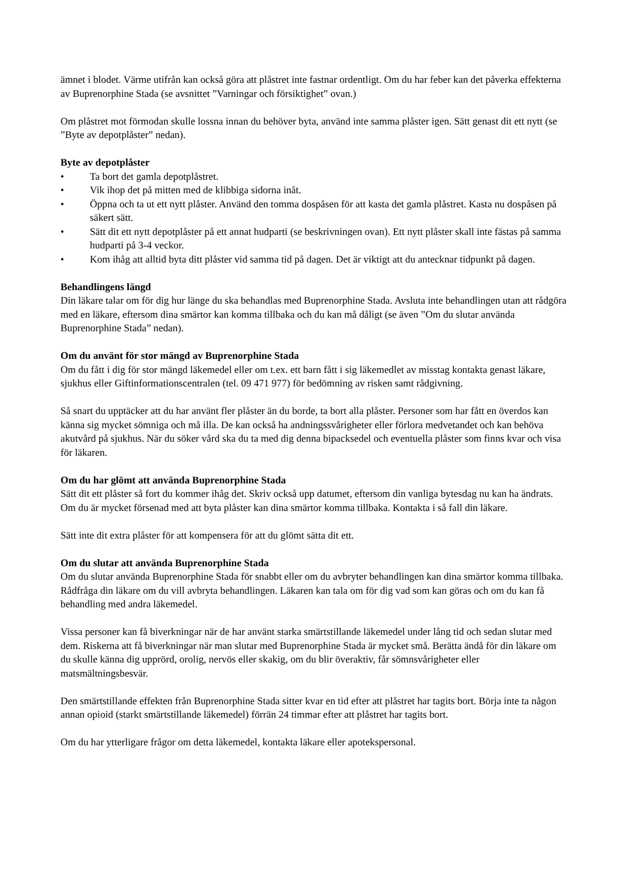ämnet i blodet. Värme utifrån kan också göra att plåstret inte fastnar ordentligt. Om du har feber kan det påverka effekterna av Buprenorphine Stada (se avsnittet ”Varningar och försiktighet” ovan.)
Om plåstret mot förmodan skulle lossna innan du behöver byta, använd inte samma plåster igen. Sätt genast dit ett nytt (se ”Byte av depotplåster” nedan).
Byte av depotplåster
• Ta bort det gamla depotplåstret.
• Vik ihop det på mitten med de klibbiga sidorna inåt.
• Öppna och ta ut ett nytt plåster. Använd den tomma dospåsen för att kasta det gamla plåstret. Kasta nu dospåsen på säkert sätt.
• Sätt dit ett nytt depotplåster på ett annat hudparti (se beskrivningen ovan). Ett nytt plåster skall inte fästas på samma hudparti på 3-4 veckor.
• Kom ihåg att alltid byta ditt plåster vid samma tid på dagen. Det är viktigt att du antecknar tidpunkt på dagen.
Behandlingens längd
Din läkare talar om för dig hur länge du ska behandlas med Buprenorphine Stada. Avsluta inte behandlingen utan att rådgöra med en läkare, eftersom dina smärtor kan komma tillbaka och du kan må dåligt (se även ”Om du slutar använda Buprenorphine Stada” nedan).
Om du använt för stor mängd av Buprenorphine Stada
Om du fått i dig för stor mängd läkemedel eller om t.ex. ett barn fått i sig läkemedlet av misstag kontakta genast läkare, sjukhus eller Giftinformationscentralen (tel. 09 471 977) för bedömning av risken samt rådgivning.
Så snart du upptäcker att du har använt fler plåster än du borde, ta bort alla plåster. Personer som har fått en överdos kan känna sig mycket sömniga och må illa. De kan också ha andningssvårigheter eller förlora medvetandet och kan behöva akutvård på sjukhus. När du söker vård ska du ta med dig denna bipacksedel och eventuella plåster som finns kvar och visa för läkaren.
Om du har glömt att använda Buprenorphine Stada
Sätt dit ett plåster så fort du kommer ihåg det. Skriv också upp datumet, eftersom din vanliga bytesdag nu kan ha ändrats. Om du är mycket försenad med att byta plåster kan dina smärtor komma tillbaka. Kontakta i så fall din läkare.
Sätt inte dit extra plåster för att kompensera för att du glömt sätta dit ett.
Om du slutar att använda Buprenorphine Stada
Om du slutar använda Buprenorphine Stada för snabbt eller om du avbryter behandlingen kan dina smärtor komma tillbaka. Rådfråga din läkare om du vill avbryta behandlingen. Läkaren kan tala om för dig vad som kan göras och om du kan få behandling med andra läkemedel.
Vissa personer kan få biverkningar när de har använt starka smärtstillande läkemedel under lång tid och sedan slutar med dem. Riskerna att få biverkningar när man slutar med Buprenorphine Stada är mycket små. Berätta ändå för din läkare om du skulle känna dig upprörd, orolig, nervös eller skakig, om du blir överaktiv, får sömnsvårigheter eller matsmältningsbesvär.
Den smärtstillande effekten från Buprenorphine Stada sitter kvar en tid efter att plåstret har tagits bort. Börja inte ta någon annan opioid (starkt smärtstillande läkemedel) förrän 24 timmar efter att plåstret har tagits bort.
Om du har ytterligare frågor om detta läkemedel, kontakta läkare eller apotekspersonal.